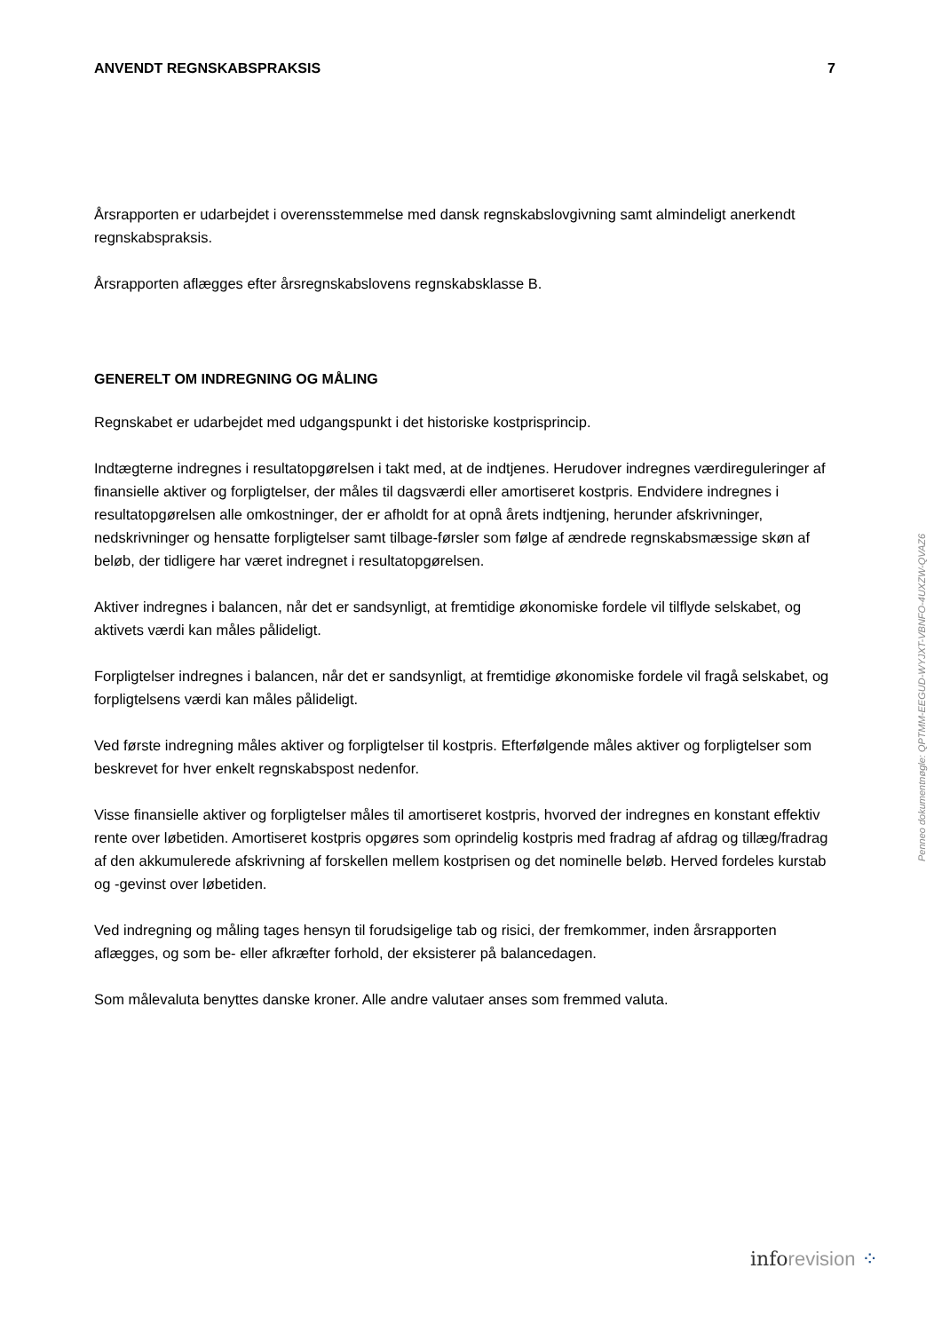ANVENDT REGNSKABSPRAKSIS 7
Årsrapporten er udarbejdet i overensstemmelse med dansk regnskabslovgivning samt almindeligt anerkendt regnskabspraksis.
Årsrapporten aflægges efter årsregnskabslovens regnskabsklasse B.
GENERELT OM INDREGNING OG MÅLING
Regnskabet er udarbejdet med udgangspunkt i det historiske kostprisprincip.
Indtægterne indregnes i resultatopgørelsen i takt med, at de indtjenes. Herudover indregnes værdireguleringer af finansielle aktiver og forpligtelser, der måles til dagsværdi eller amortiseret kostpris. Endvidere indregnes i resultatopgørelsen alle omkostninger, der er afholdt for at opnå årets indtjening, herunder afskrivninger, nedskrivninger og hensatte forpligtelser samt tilbage-førsler som følge af ændrede regnskabsmæssige skøn af beløb, der tidligere har været indregnet i resultatopgørelsen.
Aktiver indregnes i balancen, når det er sandsynligt, at fremtidige økonomiske fordele vil tilflyde selskabet, og aktivets værdi kan måles pålideligt.
Forpligtelser indregnes i balancen, når det er sandsynligt, at fremtidige økonomiske fordele vil fragå selskabet, og forpligtelsens værdi kan måles pålideligt.
Ved første indregning måles aktiver og forpligtelser til kostpris. Efterfølgende måles aktiver og forpligtelser som beskrevet for hver enkelt regnskabspost nedenfor.
Visse finansielle aktiver og forpligtelser måles til amortiseret kostpris, hvorved der indregnes en konstant effektiv rente over løbetiden. Amortiseret kostpris opgøres som oprindelig kostpris med fradrag af afdrag og tillæg/fradrag af den akkumulerede afskrivning af forskellen mellem kostprisen og det nominelle beløb. Herved fordeles kurstab og -gevinst over løbetiden.
Ved indregning og måling tages hensyn til forudsigelige tab og risici, der fremkommer, inden årsrapporten aflægges, og som be- eller afkræfter forhold, der eksisterer på balancedagen.
Som målevaluta benyttes danske kroner. Alle andre valutaer anses som fremmed valuta.
Penneo dokumentnøgle: QPTMM-EEGUD-WYJXT-VBNFO-4UXZW-QVAZ6
inforevision ⁘